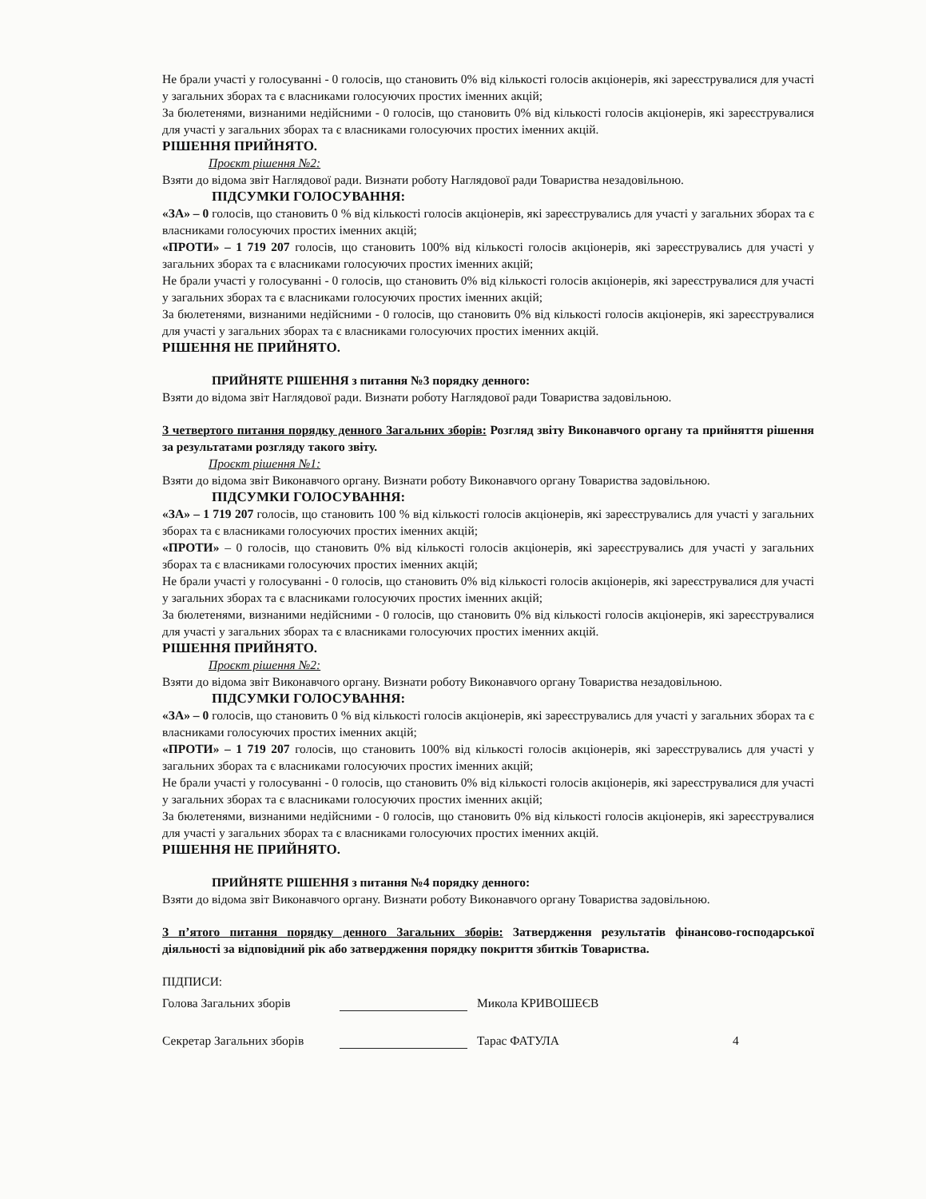Не брали участі у голосуванні - 0 голосів, що становить 0% від кількості голосів акціонерів, які зареєструвалися для участі у загальних зборах та є власниками голосуючих простих іменних акцій;
За бюлетенями, визнаними недійсними - 0 голосів, що становить 0% від кількості голосів акціонерів, які зареєструвалися для участі у загальних зборах та є власниками голосуючих простих іменних акцій.
РІШЕННЯ ПРИЙНЯТО.
Проєкт рішення №2:
Взяти до відома звіт Наглядової ради. Визнати роботу Наглядової ради Товариства незадовільною.
ПІДСУМКИ ГОЛОСУВАННЯ:
«ЗА» – 0 голосів, що становить 0 % від кількості голосів акціонерів, які зареєструвались для участі у загальних зборах та є власниками голосуючих простих іменних акцій;
«ПРОТИ» – 1 719 207 голосів, що становить 100% від кількості голосів акціонерів, які зареєструвались для участі у загальних зборах та є власниками голосуючих простих іменних акцій;
Не брали участі у голосуванні - 0 голосів, що становить 0% від кількості голосів акціонерів, які зареєструвалися для участі у загальних зборах та є власниками голосуючих простих іменних акцій;
За бюлетенями, визнаними недійсними - 0 голосів, що становить 0% від кількості голосів акціонерів, які зареєструвалися для участі у загальних зборах та є власниками голосуючих простих іменних акцій.
РІШЕННЯ НЕ ПРИЙНЯТО.
ПРИЙНЯТЕ РІШЕННЯ з питання №3 порядку денного:
Взяти до відома звіт Наглядової ради. Визнати роботу Наглядової ради Товариства задовільною.
З четвертого питання порядку денного Загальних зборів: Розгляд звіту Виконавчого органу та прийняття рішення за результатами розгляду такого звіту.
Проєкт рішення №1:
Взяти до відома звіт Виконавчого органу. Визнати роботу Виконавчого органу Товариства задовільною.
ПІДСУМКИ ГОЛОСУВАННЯ:
«ЗА» – 1 719 207 голосів, що становить 100 % від кількості голосів акціонерів, які зареєструвались для участі у загальних зборах та є власниками голосуючих простих іменних акцій;
«ПРОТИ» – 0 голосів, що становить 0% від кількості голосів акціонерів, які зареєструвались для участі у загальних зборах та є власниками голосуючих простих іменних акцій;
Не брали участі у голосуванні - 0 голосів, що становить 0% від кількості голосів акціонерів, які зареєструвалися для участі у загальних зборах та є власниками голосуючих простих іменних акцій;
За бюлетенями, визнаними недійсними - 0 голосів, що становить 0% від кількості голосів акціонерів, які зареєструвалися для участі у загальних зборах та є власниками голосуючих простих іменних акцій.
РІШЕННЯ ПРИЙНЯТО.
Проєкт рішення №2:
Взяти до відома звіт Виконавчого органу. Визнати роботу Виконавчого органу Товариства незадовільною.
ПІДСУМКИ ГОЛОСУВАННЯ:
«ЗА» – 0 голосів, що становить 0 % від кількості голосів акціонерів, які зареєструвались для участі у загальних зборах та є власниками голосуючих простих іменних акцій;
«ПРОТИ» – 1 719 207 голосів, що становить 100% від кількості голосів акціонерів, які зареєструвались для участі у загальних зборах та є власниками голосуючих простих іменних акцій;
Не брали участі у голосуванні - 0 голосів, що становить 0% від кількості голосів акціонерів, які зареєструвалися для участі у загальних зборах та є власниками голосуючих простих іменних акцій;
За бюлетенями, визнаними недійсними - 0 голосів, що становить 0% від кількості голосів акціонерів, які зареєструвалися для участі у загальних зборах та є власниками голосуючих простих іменних акцій.
РІШЕННЯ НЕ ПРИЙНЯТО.
ПРИЙНЯТЕ РІШЕННЯ з питання №4 порядку денного:
Взяти до відома звіт Виконавчого органу. Визнати роботу Виконавчого органу Товариства задовільною.
З п’ятого питання порядку денного Загальних зборів: Затвердження результатів фінансово-господарської діяльності за відповідний рік або затвердження порядку покриття збитків Товариства.
ПІДПИСИ:
Голова Загальних зборів Микола КРИВОШЕЄВ
Секретар Загальних зборів Тарас ФАТУЛА 4